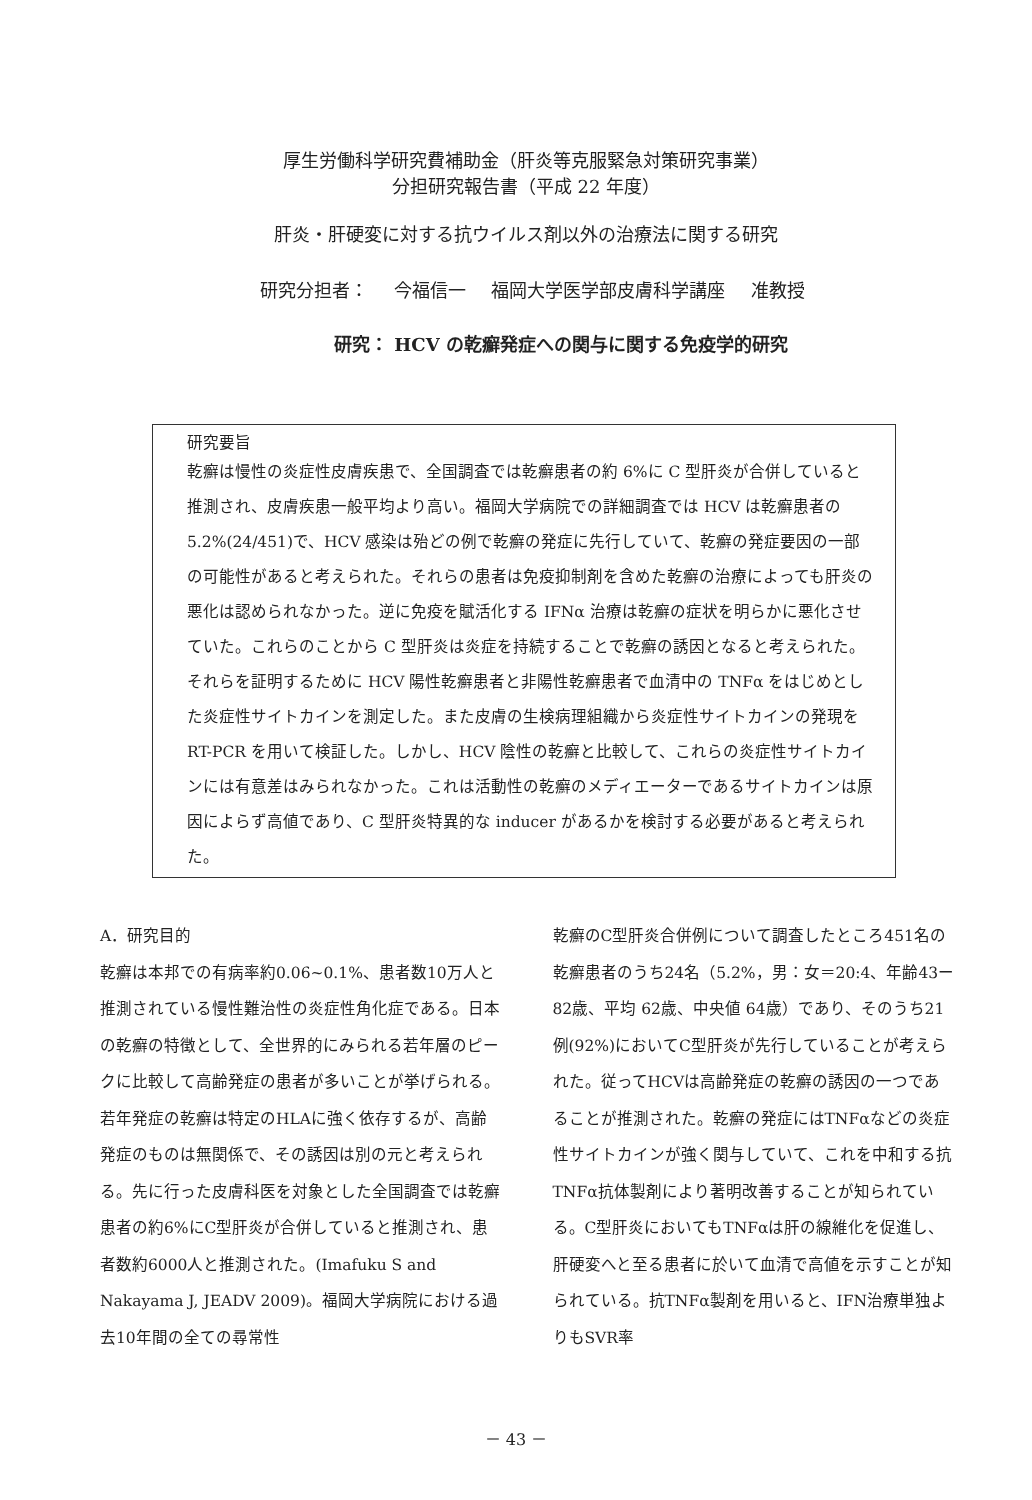厚生労働科学研究費補助金（肝炎等克服緊急対策研究事業）
分担研究報告書（平成 22 年度）
肝炎・肝硬変に対する抗ウイルス剤以外の治療法に関する研究
研究分担者： 今福信一 福岡大学医学部皮膚科学講座 准教授
研究： HCV の乾癬発症への関与に関する免疫学的研究
研究要旨
乾癬は慢性の炎症性皮膚疾患で、全国調査では乾癬患者の約 6%に C 型肝炎が合併していると推測され、皮膚疾患一般平均より高い。福岡大学病院での詳細調査では HCV は乾癬患者の 5.2%(24/451)で、HCV 感染は殆どの例で乾癬の発症に先行していて、乾癬の発症要因の一部の可能性があると考えられた。それらの患者は免疫抑制剤を含めた乾癬の治療によっても肝炎の悪化は認められなかった。逆に免疫を賦活化する IFNα 治療は乾癬の症状を明らかに悪化させていた。これらのことから C 型肝炎は炎症を持続することで乾癬の誘因となると考えられた。それらを証明するために HCV 陽性乾癬患者と非陽性乾癬患者で血清中の TNFα をはじめとした炎症性サイトカインを測定した。また皮膚の生検病理組織から炎症性サイトカインの発現を RT-PCR を用いて検証した。しかし、HCV 陰性の乾癬と比較して、これらの炎症性サイトカインには有意差はみられなかった。これは活動性の乾癬のメディエーターであるサイトカインは原因によらず高値であり、C 型肝炎特異的な inducer があるかを検討する必要があると考えられた。
A．研究目的
乾癬は本邦での有病率約0.06~0.1%、患者数10万人と推測されている慢性難治性の炎症性角化症である。日本の乾癬の特徴として、全世界的にみられる若年層のピークに比較して高齢発症の患者が多いことが挙げられる。若年発症の乾癬は特定のHLAに強く依存するが、高齢発症のものは無関係で、その誘因は別の元と考えられる。先に行った皮膚科医を対象とした全国調査では乾癬患者の約6%にC型肝炎が合併していると推測され、患者数約6000人と推測された。(Imafuku S and Nakayama J, JEADV 2009)。福岡大学病院における過去10年間の全ての尋常性
乾癬のC型肝炎合併例について調査したところ451名の乾癬患者のうち24名（5.2%，男：女＝20:4、年齢43ー82歳、平均 62歳、中央値 64歳）であり、そのうち21例(92%)においてC型肝炎が先行していることが考えられた。従ってHCVは高齢発症の乾癬の誘因の一つであることが推測された。乾癬の発症にはTNFαなどの炎症性サイトカインが強く関与していて、これを中和する抗TNFα抗体製剤により著明改善することが知られている。C型肝炎においてもTNFαは肝の線維化を促進し、肝硬変へと至る患者に於いて血清で高値を示すことが知られている。抗TNFα製剤を用いると、IFN治療単独よりもSVR率
－ 43 －